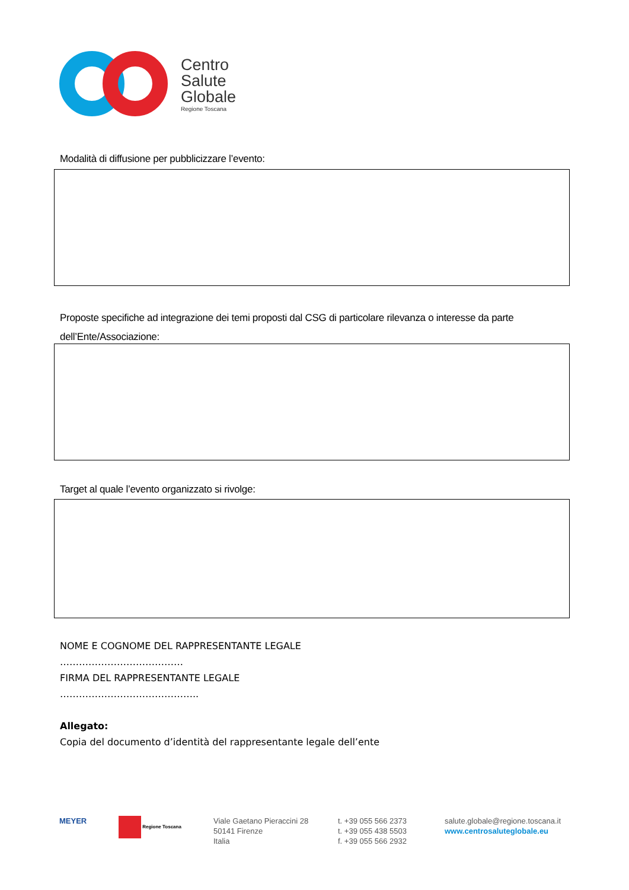Centro
Salute
Globale
Regione Toscana
Modalità di diffusione per pubblicizzare l’evento:
Proposte specifiche ad integrazione dei temi proposti dal CSG di particolare rilevanza o interesse da parte dell’Ente/Associazione:
Target al quale l’evento organizzato si rivolge:
NOME E COGNOME DEL RAPPRESENTANTE LEGALE
…………………………………
FIRMA DEL RAPPRESENTANTE LEGALE
……………………………………..
Allegato:
Copia del documento d’identità del rappresentante legale dell’ente
MEYER
Regione Toscana
Viale Gaetano Pieraccini 28
50141 Firenze
Italia
t. +39 055 566 2373
t. +39 055 438 5503
f. +39 055 566 2932
salute.globale@regione.toscana.it
www.centrosaluteglobale.eu